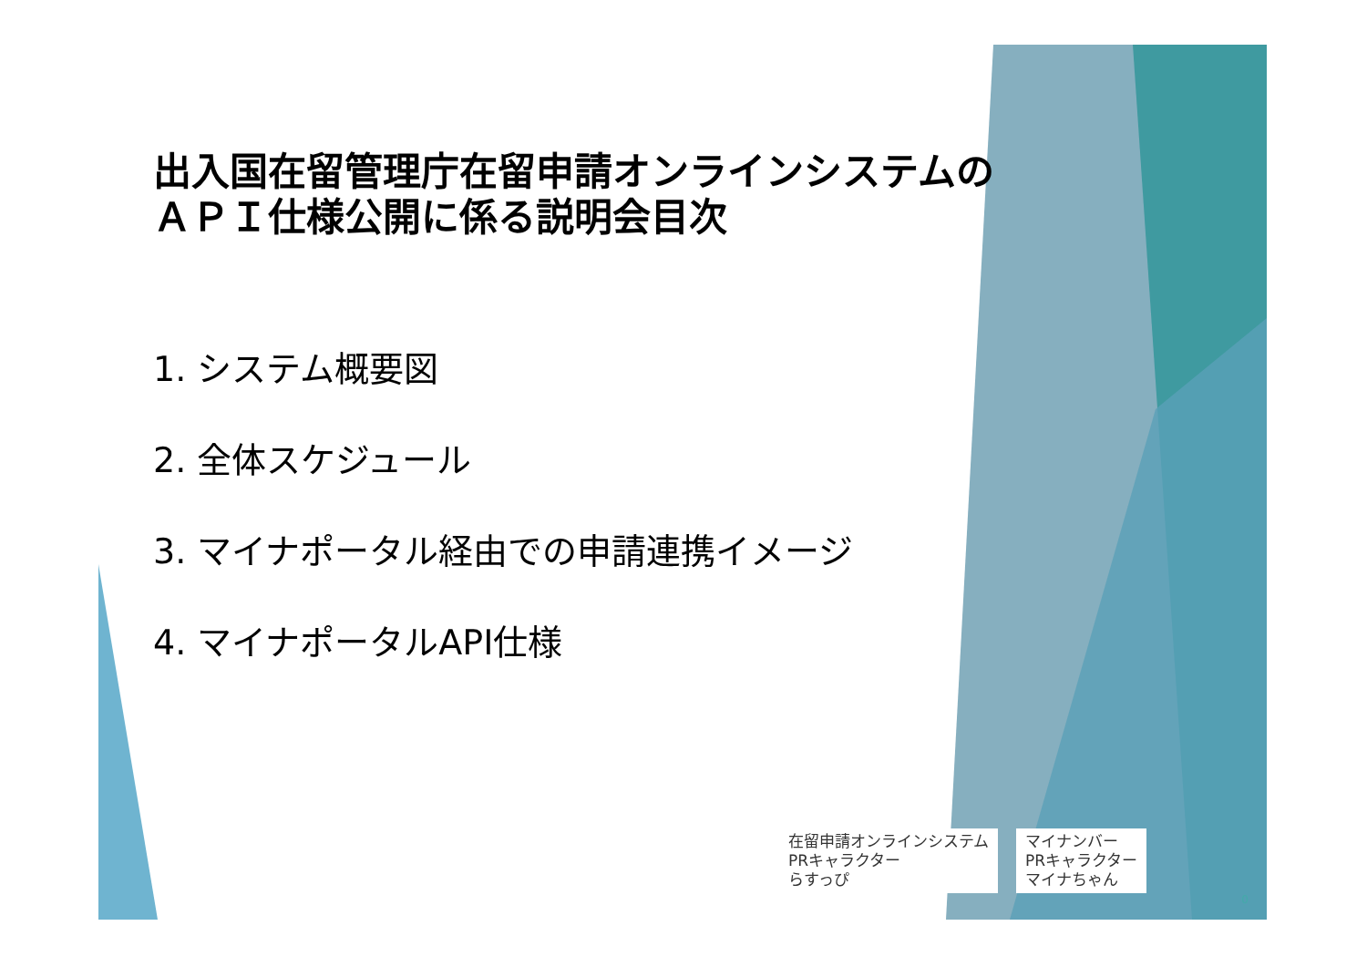出入国在留管理庁在留申請オンラインシステムの
ＡＰＩ仕様公開に係る説明会目次
1. システム概要図
2. 全体スケジュール
3. マイナポータル経由での申請連携イメージ
4. マイナポータルAPI仕様
在留申請オンラインシステム
PRキャラクター
らすっぴ
マイナンバー
PRキャラクター
マイナちゃん
0